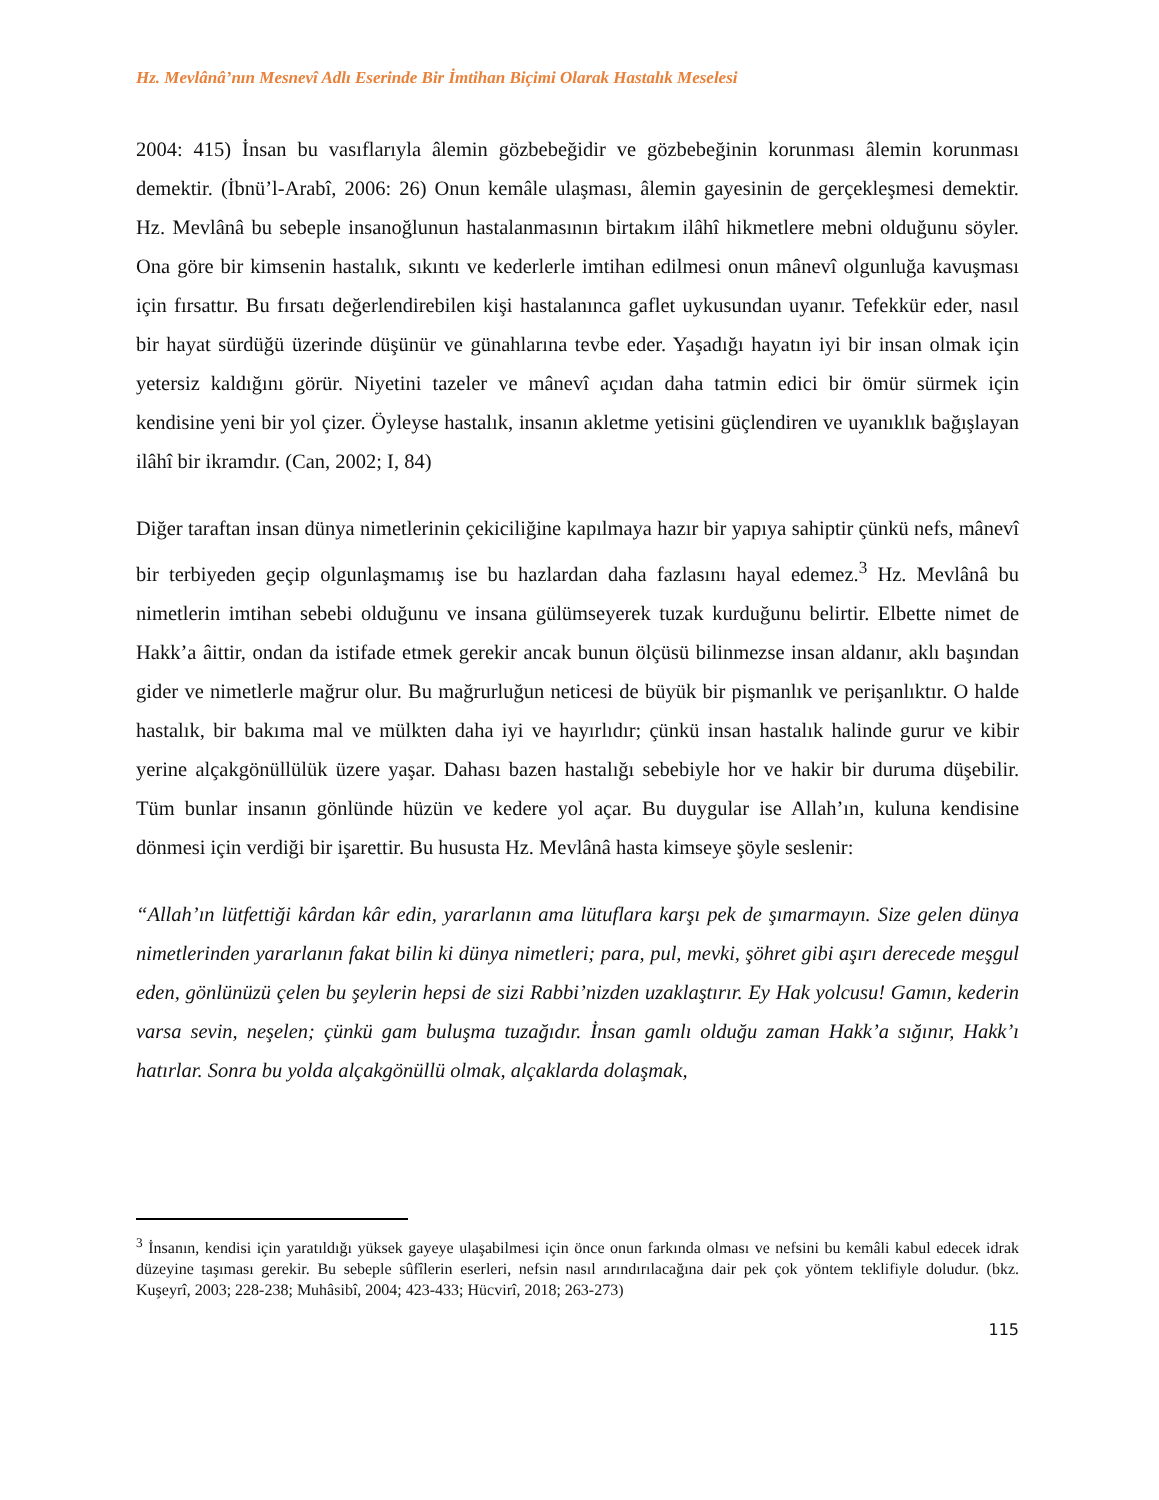Hz. Mevlânâ’nın Mesnevî Adlı Eserinde Bir İmtihan Biçimi Olarak Hastalık Meselesi
2004: 415) İnsan bu vasıflarıyla âlemin gözbebeğidir ve gözbebeğinin korunması âlemin korunması demektir. (İbnü’l-Arabî, 2006: 26) Onun kemâle ulaşması, âlemin gayesinin de gerçekleşmesi demektir. Hz. Mevlânâ bu sebeple insanoğlunun hastalanmasının birtakım ilâhî hikmetlere mebni olduğunu söyler. Ona göre bir kimsenin hastalık, sıkıntı ve kederlerle imtihan edilmesi onun mânevî olgunluğa kavuşması için fırsattır. Bu fırsatı değerlendirebilen kişi hastalanınca gaflet uykusundan uyanır. Tefekkür eder, nasıl bir hayat sürdüğü üzerinde düşünür ve günahlarına tevbe eder. Yaşadığı hayatın iyi bir insan olmak için yetersiz kaldığını görür. Niyetini tazeler ve mânevî açıdan daha tatmin edici bir ömür sürmek için kendisine yeni bir yol çizer. Öyleyse hastalık, insanın akletme yetisini güçlendiren ve uyanıklık bağışlayan ilâhî bir ikramdır. (Can, 2002; I, 84)
Diğer taraftan insan dünya nimetlerinin çekiciliğine kapılmaya hazır bir yapıya sahiptir çünkü nefs, mânevî bir terbiyeden geçip olgunlaşmamış ise bu hazlardan daha fazlasını hayal edemez.<sup>3</sup> Hz. Mevlânâ bu nimetlerin imtihan sebebi olduğunu ve insana gülümseyerek tuzak kurduğunu belirtir. Elbette nimet de Hakk’a âittir, ondan da istifade etmek gerekir ancak bunun ölçüsü bilinmezse insan aldanır, aklı başından gider ve nimetlerle mağrur olur. Bu mağrurluğun neticesi de büyük bir pişmanlık ve perişanlıktır. O halde hastalık, bir bakıma mal ve mülkten daha iyi ve hayırlıdır; çünkü insan hastalık halinde gurur ve kibir yerine alçakgönüllülük üzere yaşar. Dahası bazen hastalığı sebebiyle hor ve hakir bir duruma düşebilir. Tüm bunlar insanın gönlünde hüzün ve kedere yol açar. Bu duygular ise Allah’ın, kuluna kendisine dönmesi için verdiği bir işarettir. Bu hususta Hz. Mevlânâ hasta kimseye şöyle seslenir:
“Allah’ın lütfettiği kârdan kâr edin, yararlanın ama lütuflara karşı pek de şımarmayın. Size gelen dünya nimetlerinden yararlanın fakat bilin ki dünya nimetleri; para, pul, mevki, şöhret gibi aşırı derecede meşgul eden, gönlünüzü çelen bu şeylerin hepsi de sizi Rabbi’nizden uzaklaştırır. Ey Hak yolcusu! Gamın, kederin varsa sevin, neşelen; çünkü gam buluşma tuzağıdır. İnsan gamlı olduğu zaman Hakk’a sığınır, Hakk’ı hatırlar. Sonra bu yolda alçakgönüllü olmak, alçaklarda dolaşmak,
<sup>3</sup> İnsanın, kendisi için yaratıldığı yüksek gayeye ulaşabilmesi için önce onun farkında olması ve nefsini bu kemâli kabul edecek idrak düzeyine taşıması gerekir. Bu sebeple sûfîlerin eserleri, nefsin nasıl arındırılacağına dair pek çok yöntem teklifiyle doludur. (bkz. Kuşeyrî, 2003; 228-238; Muhâsibî, 2004; 423-433; Hücvirî, 2018; 263-273)
115